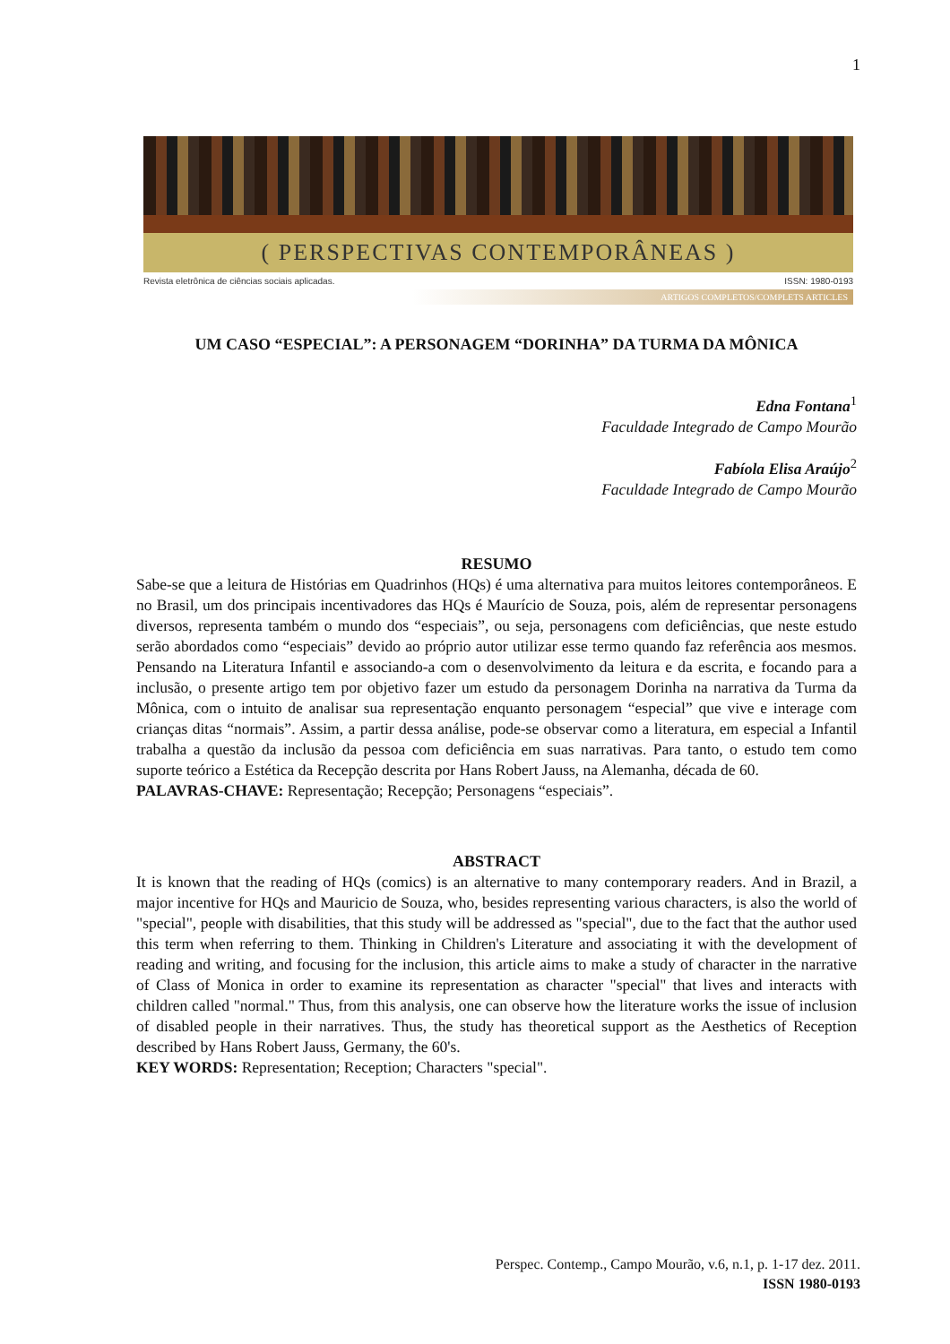1
( PERSPECTIVAS CONTEMPORÂNEAS )
Revista eletrônica de ciências sociais aplicadas. ISSN: 1980-0193
ARTIGOS COMPLETOS/COMPLETS ARTICLES
UM CASO “ESPECIAL”: A PERSONAGEM “DORINHA” DA TURMA DA MÔNICA
Edna Fontana<sup>1</sup>
Faculdade Integrado de Campo Mourão
Fabíola Elisa Araújo<sup>2</sup>
Faculdade Integrado de Campo Mourão
RESUMO
Sabe-se que a leitura de Histórias em Quadrinhos (HQs) é uma alternativa para muitos leitores contemporâneos. E no Brasil, um dos principais incentivadores das HQs é Maurício de Souza, pois, além de representar personagens diversos, representa também o mundo dos “especiais”, ou seja, personagens com deficiências, que neste estudo serão abordados como “especiais” devido ao próprio autor utilizar esse termo quando faz referência aos mesmos. Pensando na Literatura Infantil e associando-a com o desenvolvimento da leitura e da escrita, e focando para a inclusão, o presente artigo tem por objetivo fazer um estudo da personagem Dorinha na narrativa da Turma da Mônica, com o intuito de analisar sua representação enquanto personagem “especial” que vive e interage com crianças ditas “normais”. Assim, a partir dessa análise, pode-se observar como a literatura, em especial a Infantil trabalha a questão da inclusão da pessoa com deficiência em suas narrativas. Para tanto, o estudo tem como suporte teórico a Estética da Recepção descrita por Hans Robert Jauss, na Alemanha, década de 60.
PALAVRAS-CHAVE: Representação; Recepção; Personagens “especiais”.
ABSTRACT
It is known that the reading of HQs (comics) is an alternative to many contemporary readers. And in Brazil, a major incentive for HQs and Mauricio de Souza, who, besides representing various characters, is also the world of "special", people with disabilities, that this study will be addressed as "special", due to the fact that the author used this term when referring to them. Thinking in Children's Literature and associating it with the development of reading and writing, and focusing for the inclusion, this article aims to make a study of character in the narrative of Class of Monica in order to examine its representation as character "special" that lives and interacts with children called "normal." Thus, from this analysis, one can observe how the literature works the issue of inclusion of disabled people in their narratives. Thus, the study has theoretical support as the Aesthetics of Reception described by Hans Robert Jauss, Germany, the 60's.
KEY WORDS: Representation; Reception; Characters "special".
Perspec. Contemp., Campo Mourão, v.6, n.1, p. 1-17 dez. 2011.
ISSN 1980-0193